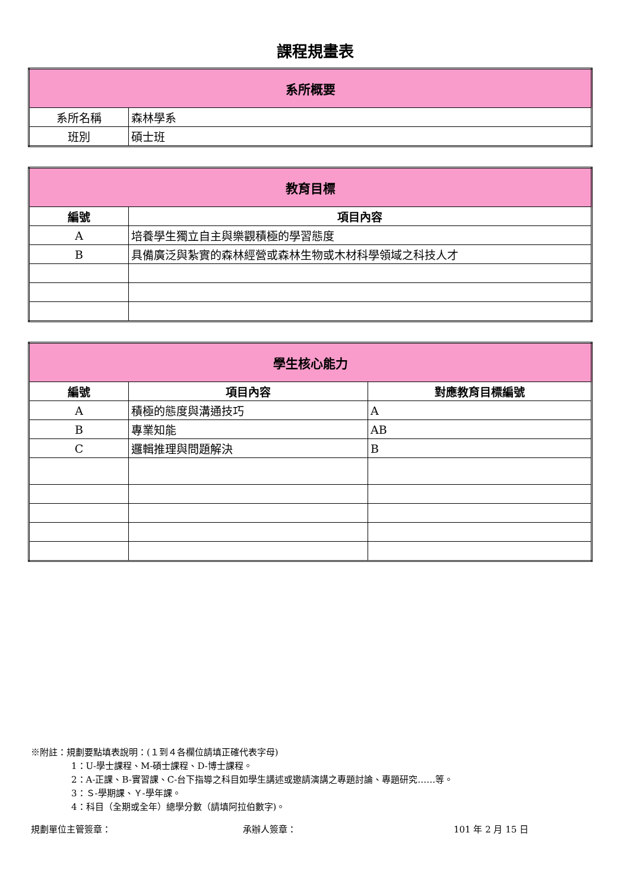課程規畫表
| 系所概要 | |
| --- | --- |
| 系所名稱 | 森林學系 |
| 班別 | 碩士班 |
| 教育目標 | |
| --- | --- |
| 編號 | 項目內容 |
| A | 培養學生獨立自主與樂觀積極的學習態度 |
| B | 具備廣泛與紮實的森林經營或森林生物或木材科學領域之科技人才 |
| 學生核心能力 | | |
| --- | --- | --- |
| 編號 | 項目內容 | 對應教育目標編號 |
| A | 積極的態度與溝通技巧 | A |
| B | 專業知能 | AB |
| C | 邏輯推理與問題解決 | B |
※附註：規劃要點填表說明：(１到４各欄位請填正確代表字母)
1：U-學士課程、M-碩士課程、D-博士課程。
2：A-正課、B-實習課、C-台下指導之科目如學生講述或邀請演講之專題討論、專題研究……等。
3：Ｓ-學期課、Ｙ-學年課。
4：科目（全期或全年）總學分數（請填阿拉伯數字)。
規劃單位主管簽章： 承辦人簽章： 101 年 2 月 15 日